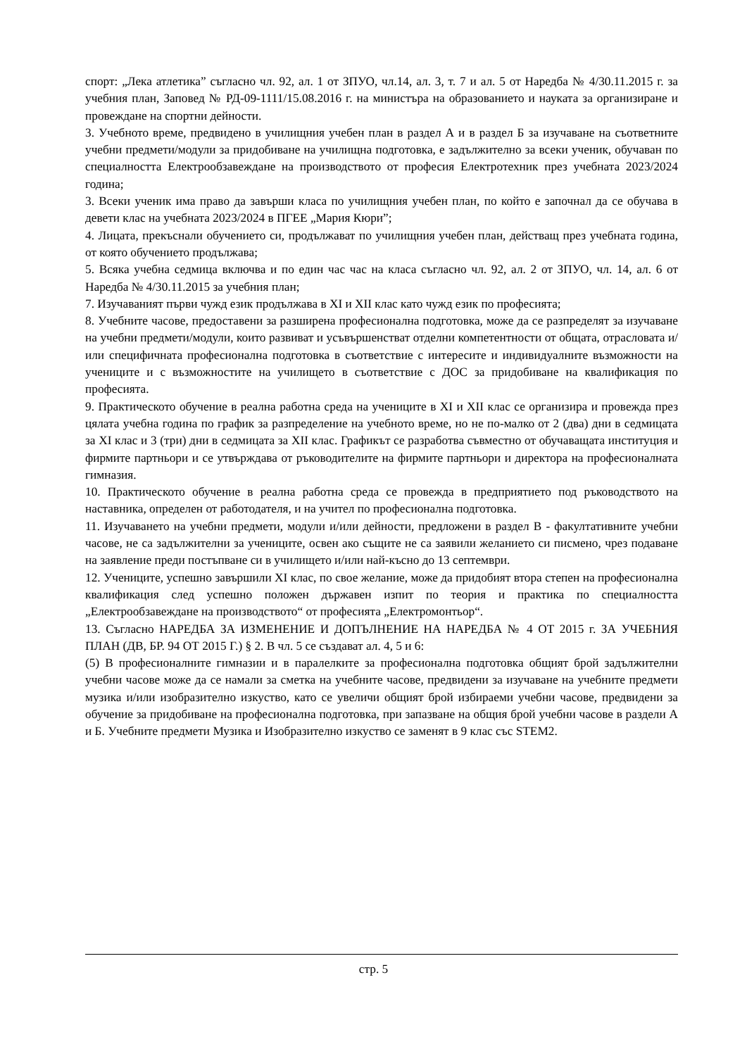спорт: „Лека атлетика” съгласно чл. 92, ал. 1 от ЗПУО, чл.14, ал. 3, т. 7 и ал. 5 от Наредба № 4/30.11.2015 г. за учебния план, Заповед № РД-09-1111/15.08.2016 г. на министъра на образованието и науката за организиране и провеждане на спортни дейности.
3. Учебното време, предвидено в училищния учебен план в раздел А и в раздел Б за изучаване на съответните учебни предмети/модули за придобиване на училищна подготовка, е задължително за всеки ученик, обучаван по специалността Електрообзавеждане на производството от професия Електротехник през учебната 2023/2024 година;
3. Всеки ученик има право да завърши класа по училищния учебен план, по който е започнал да се обучава в девети клас на учебната 2023/2024 в ПГЕЕ „Мария Кюри”;
4. Лицата, прекъснали обучението си, продължават по училищния учебен план, действащ през учебната година, от която обучението продължава;
5. Всяка учебна седмица включва и по един час час на класа съгласно чл. 92, ал. 2 от ЗПУО, чл. 14, ал. 6 от Наредба № 4/30.11.2015 за учебния план;
7. Изучаваният първи чужд език продължава в XI и XII клас като чужд език по професията;
8. Учебните часове, предоставени за разширена професионална подготовка, може да се разпределят за изучаване на учебни предмети/модули, които развиват и усъвършенстват отделни компетентности от общата, отрасловата и/или специфичната професионална подготовка в съответствие с интересите и индивидуалните възможности на учениците и с възможностите на училището в съответствие с ДОС за придобиване на квалификация по професията.
9. Практическото обучение в реална работна среда на учениците в XI и XII клас се организира и провежда през цялата учебна година по график за разпределение на учебното време, но не по-малко от 2 (два) дни в седмицата за XI клас и 3 (три) дни в седмицата за XII клас. Графикът се разработва съвместно от обучаващата институция и фирмите партньори и се утвърждава от ръководителите на фирмите партньори и директора на професионалната гимназия.
10. Практическото обучение в реална работна среда се провежда в предприятието под ръководството на наставника, определен от работодателя, и на учител по професионална подготовка.
11. Изучаването на учебни предмети, модули и/или дейности, предложени в раздел В - факултативните учебни часове, не са задължителни за учениците, освен ако същите не са заявили желанието си писмено, чрез подаване на заявление преди постъпване си в училището и/или най-късно до 13 септември.
12. Учениците, успешно завършили XI клас, по свое желание, може да придобият втора степен на професионална квалификация след успешно положен държавен изпит по теория и практика по специалността „Електрообзавеждане на производството“ от професията „Електромонтьор“.
13. Съгласно НАРЕДБА ЗА ИЗМЕНЕНИЕ И ДОПЪЛНЕНИЕ НА НАРЕДБА № 4 ОТ 2015 г. ЗА УЧЕБНИЯ ПЛАН (ДВ, БР. 94 ОТ 2015 Г.) § 2. В чл. 5 се създават ал. 4, 5 и 6:
(5) В професионалните гимназии и в паралелките за професионална подготовка общият брой задължителни учебни часове може да се намали за сметка на учебните часове, предвидени за изучаване на учебните предмети музика и/или изобразително изкуство, като се увеличи общият брой избираеми учебни часове, предвидени за обучение за придобиване на професионална подготовка, при запазване на общия брой учебни часове в раздели А и Б. Учебните предмети Музика и Изобразително изкуство се заменят в 9 клас със STEM2.
стр. 5